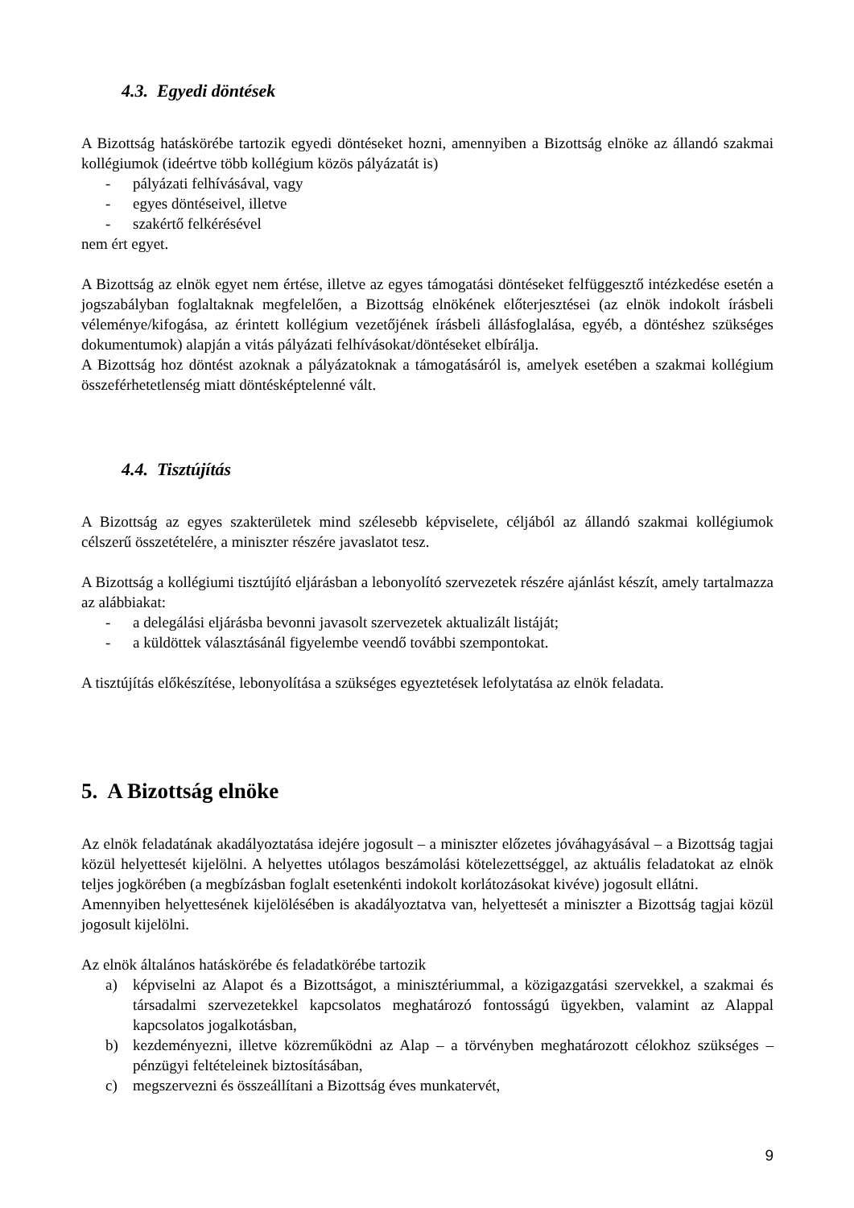4.3. Egyedi döntések
A Bizottság hatáskörébe tartozik egyedi döntéseket hozni, amennyiben a Bizottság elnöke az állandó szakmai kollégiumok (ideértve több kollégium közös pályázatát is)
- pályázati felhívásával, vagy
- egyes döntéseivel, illetve
- szakértő felkérésével
nem ért egyet.
A Bizottság az elnök egyet nem értése, illetve az egyes támogatási döntéseket felfüggesztő intézkedése esetén a jogszabályban foglaltaknak megfelelően, a Bizottság elnökének előterjesztései (az elnök indokolt írásbeli véleménye/kifogása, az érintett kollégium vezetőjének írásbeli állásfoglalása, egyéb, a döntéshez szükséges dokumentumok) alapján a vitás pályázati felhívásokat/döntéseket elbírálja.
A Bizottság hoz döntést azoknak a pályázatoknak a támogatásáról is, amelyek esetében a szakmai kollégium összeférhetetlenség miatt döntésképtelenné vált.
4.4. Tisztújítás
A Bizottság az egyes szakterületek mind szélesebb képviselete, céljából az állandó szakmai kollégiumok célszerű összetételére, a miniszter részére javaslatot tesz.
A Bizottság a kollégiumi tisztújító eljárásban a lebonyolító szervezetek részére ajánlást készít, amely tartalmazza az alábbiakat:
- a delegálási eljárásba bevonni javasolt szervezetek aktualizált listáját;
- a küldöttek választásánál figyelembe veendő további szempontokat.
A tisztújítás előkészítése, lebonyolítása a szükséges egyeztetések lefolytatása az elnök feladata.
5. A Bizottság elnöke
Az elnök feladatának akadályoztatása idejére jogosult – a miniszter előzetes jóváhagyásával – a Bizottság tagjai közül helyettesét kijelölni. A helyettes utólagos beszámolási kötelezettséggel, az aktuális feladatokat az elnök teljes jogkörében (a megbízásban foglalt esetenkénti indokolt korlátozásokat kivéve) jogosult ellátni.
Amennyiben helyettesének kijelölésében is akadályoztatva van, helyettesét a miniszter a Bizottság tagjai közül jogosult kijelölni.
Az elnök általános hatáskörébe és feladatkörébe tartozik
a) képviselni az Alapot és a Bizottságot, a minisztériummal, a közigazgatási szervekkel, a szakmai és társadalmi szervezetekkel kapcsolatos meghatározó fontosságú ügyekben, valamint az Alappal kapcsolatos jogalkotásban,
b) kezdeményezni, illetve közreműködni az Alap – a törvényben meghatározott célokhoz szükséges – pénzügyi feltételeinek biztosításában,
c) megszervezni és összeállítani a Bizottság éves munkatervét,
9